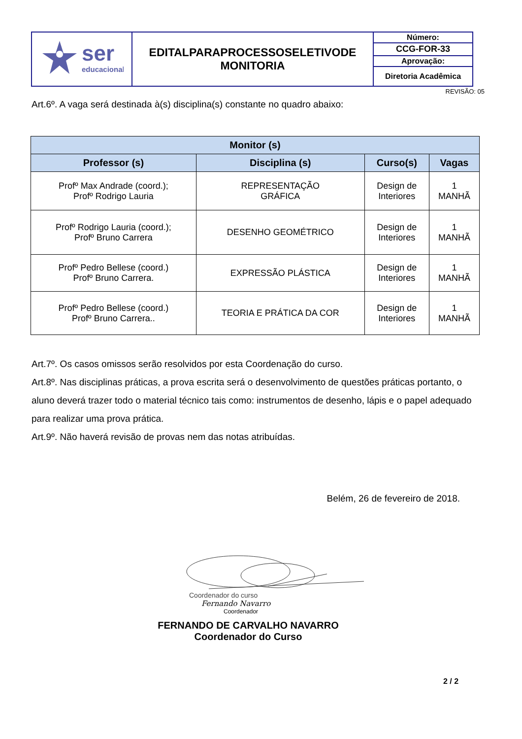| ser educacional | EDITALPARAPROCESSOSELETIVODE MONITORIA | Número: |
| | | CCG-FOR-33 |
| | | Aprovação: |
| | | Diretoria Acadêmica |
REVISÃO: 05
Art.6º. A vaga será destinada à(s) disciplina(s) constante no quadro abaixo:
| Monitor (s) | | | |
| --- | --- | --- | --- |
| Professor (s) | Disciplina (s) | Curso(s) | Vagas |
| Profº Max Andrade (coord.); Profº Rodrigo Lauria | REPRESENTAÇÃO GRÁFICA | Design de Interiores | 1 MANHÃ |
| Profº Rodrigo Lauria (coord.); Profº Bruno Carrera | DESENHO GEOMÉTRICO | Design de Interiores | 1 MANHÃ |
| Profº Pedro Bellese (coord.) Profº Bruno Carrera. | EXPRESSÃO PLÁSTICA | Design de Interiores | 1 MANHÃ |
| Profº Pedro Bellese (coord.) Profº Bruno Carrera.. | TEORIA E PRÁTICA DA COR | Design de Interiores | 1 MANHÃ |
Art.7º. Os casos omissos serão resolvidos por esta Coordenação do curso.
Art.8º. Nas disciplinas práticas, a prova escrita será o desenvolvimento de questões práticas portanto, o aluno deverá trazer todo o material técnico tais como: instrumentos de desenho, lápis e o papel adequado para realizar uma prova prática.
Art.9º. Não haverá revisão de provas nem das notas atribuídas.
Belém, 26 de fevereiro de 2018.
Coordenador do curso
Fernando Navarro
Coordenador
FERNANDO DE CARVALHO NAVARRO
Coordenador do Curso
2 / 2